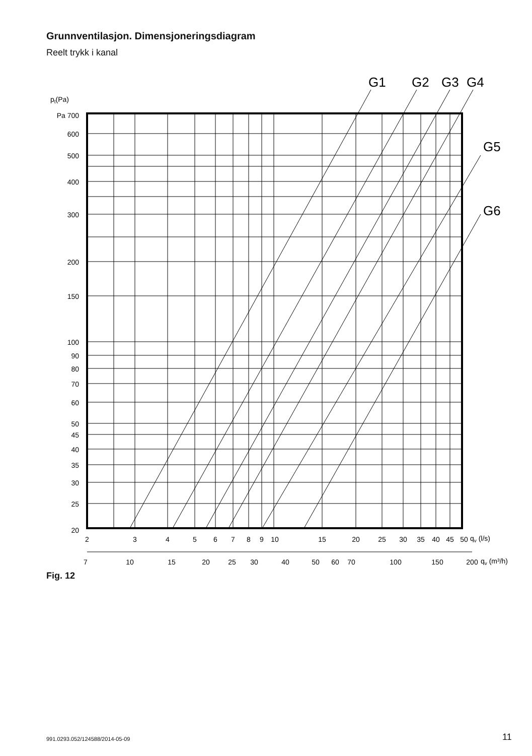Grunnventilasjon. Dimensjoneringsdiagram
Reelt trykk i kanal
G1
G2
G3
G4
G5
G6
pt(Pa)
Pa 700
600
500
400
300
200
150
100
90
80
70
60
50
45
40
35
30
25
20
2
3
4
5
6
7
8
9
10
15
20
25
30
35
40
45
50
7
10
15
20
25
30
40
50
60
70
100
150
200
qv (l/s)
qv (m³/h)
Fig. 12
991.0293.052/124588/2014-05-09 11